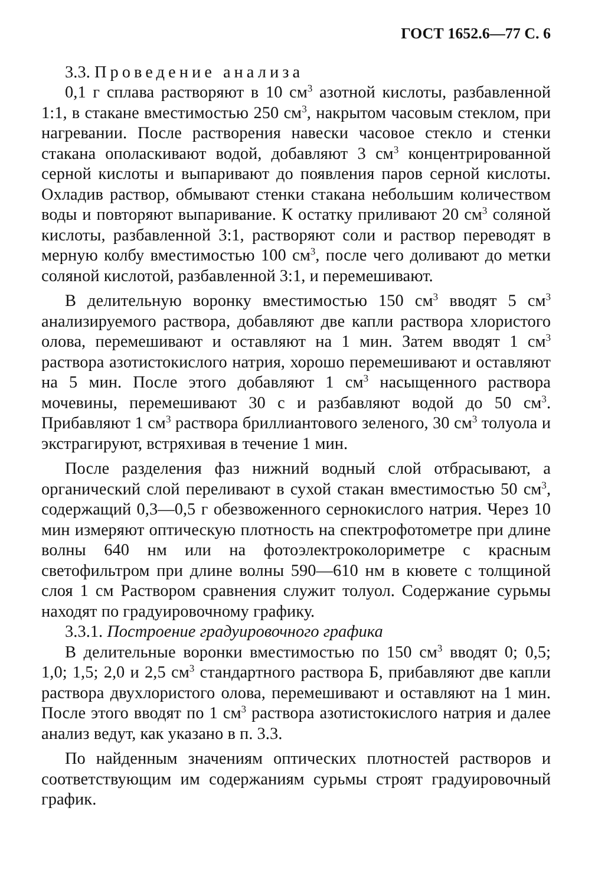ГОСТ 1652.6—77 С. 6
3.3. Проведение анализа
0,1 г сплава растворяют в 10 см<sup>3</sup> азотной кислоты, разбавленной 1:1, в стакане вместимостью 250 см<sup>3</sup>, накрытом часовым стеклом, при нагревании. После растворения навески часовое стекло и стенки стакана ополаскивают водой, добавляют 3 см<sup>3</sup> концентрированной серной кислоты и выпаривают до появления паров серной кислоты. Охладив раствор, обмывают стенки стакана небольшим количеством воды и повторяют выпаривание. К остатку приливают 20 см<sup>3</sup> соляной кислоты, разбавленной 3:1, растворяют соли и раствор переводят в мерную колбу вместимостью 100 см<sup>3</sup>, после чего доливают до метки соляной кислотой, разбавленной 3:1, и перемешивают.
В делительную воронку вместимостью 150 см<sup>3</sup> вводят 5 см<sup>3</sup> анализируемого раствора, добавляют две капли раствора хлористого олова, перемешивают и оставляют на 1 мин. Затем вводят 1 см<sup>3</sup> раствора азотистокислого натрия, хорошо перемешивают и оставляют на 5 мин. После этого добавляют 1 см<sup>3</sup> насыщенного раствора мочевины, перемешивают 30 с и разбавляют водой до 50 см<sup>3</sup>. Прибавляют 1 см<sup>3</sup> раствора бриллиантового зеленого, 30 см<sup>3</sup> толуола и экстрагируют, встряхивая в течение 1 мин.
После разделения фаз нижний водный слой отбрасывают, а органический слой переливают в сухой стакан вместимостью 50 см<sup>3</sup>, содержащий 0,3—0,5 г обезвоженного сернокислого натрия. Через 10 мин измеряют оптическую плотность на спектрофотометре при длине волны 640 нм или на фотоэлектроколориметре с красным светофильтром при длине волны 590—610 нм в кювете с толщиной слоя 1 см Раствором сравнения служит толуол. Содержание сурьмы находят по градуировочному графику.
3.3.1. Построение градуировочного графика
В делительные воронки вместимостью по 150 см<sup>3</sup> вводят 0; 0,5; 1,0; 1,5; 2,0 и 2,5 см<sup>3</sup> стандартного раствора Б, прибавляют две капли раствора двухлористого олова, перемешивают и оставляют на 1 мин. После этого вводят по 1 см<sup>3</sup> раствора азотистокислого натрия и далее анализ ведут, как указано в п. 3.3.
По найденным значениям оптических плотностей растворов и соответствующим им содержаниям сурьмы строят градуировочный график.